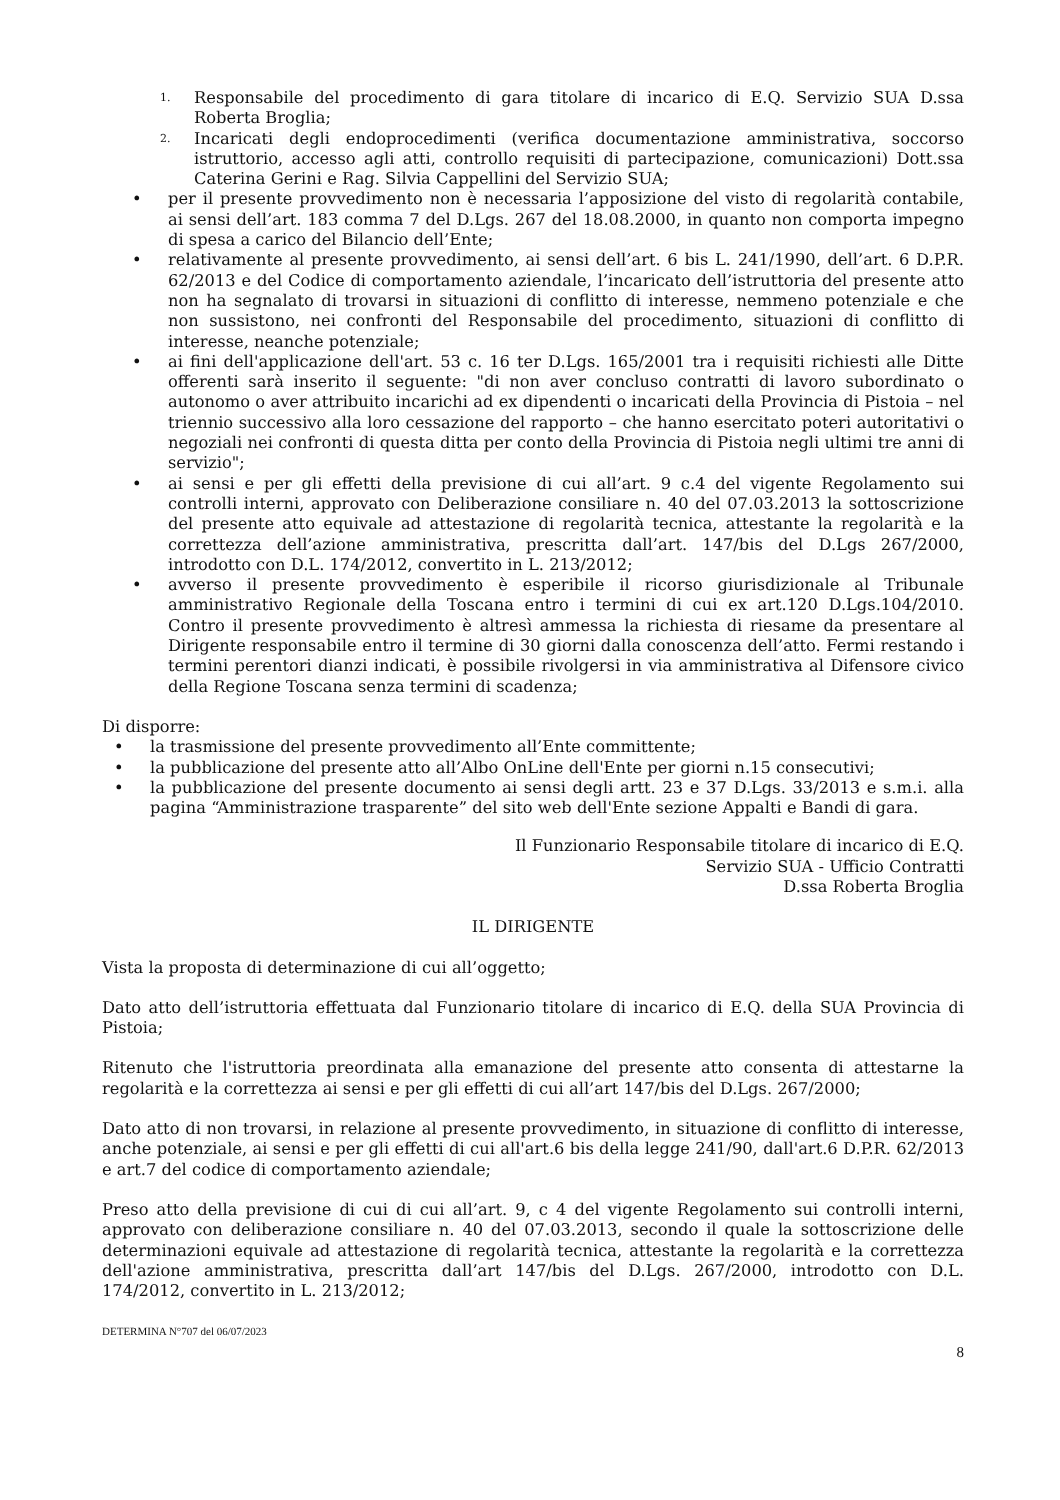1. Responsabile del procedimento di gara titolare di incarico di E.Q. Servizio SUA D.ssa Roberta Broglia;
2. Incaricati degli endoprocedimenti (verifica documentazione amministrativa, soccorso istruttorio, accesso agli atti, controllo requisiti di partecipazione, comunicazioni) Dott.ssa Caterina Gerini e Rag. Silvia Cappellini del Servizio SUA;
• per il presente provvedimento non è necessaria l’apposizione del visto di regolarità contabile, ai sensi dell’art. 183 comma 7 del D.Lgs. 267 del 18.08.2000, in quanto non comporta impegno di spesa a carico del Bilancio dell’Ente;
• relativamente al presente provvedimento, ai sensi dell’art. 6 bis L. 241/1990, dell’art. 6 D.P.R. 62/2013 e del Codice di comportamento aziendale, l’incaricato dell’istruttoria del presente atto non ha segnalato di trovarsi in situazioni di conflitto di interesse, nemmeno potenziale e che non sussistono, nei confronti del Responsabile del procedimento, situazioni di conflitto di interesse, neanche potenziale;
• ai fini dell'applicazione dell'art. 53 c. 16 ter D.Lgs. 165/2001 tra i requisiti richiesti alle Ditte offerenti sarà inserito il seguente: "di non aver concluso contratti di lavoro subordinato o autonomo o aver attribuito incarichi ad ex dipendenti o incaricati della Provincia di Pistoia – nel triennio successivo alla loro cessazione del rapporto – che hanno esercitato poteri autoritativi o negoziali nei confronti di questa ditta per conto della Provincia di Pistoia negli ultimi tre anni di servizio";
• ai sensi e per gli effetti della previsione di cui all’art. 9 c.4 del vigente Regolamento sui controlli interni, approvato con Deliberazione consiliare n. 40 del 07.03.2013 la sottoscrizione del presente atto equivale ad attestazione di regolarità tecnica, attestante la regolarità e la correttezza dell’azione amministrativa, prescritta dall’art. 147/bis del D.Lgs 267/2000, introdotto con D.L. 174/2012, convertito in L. 213/2012;
• avverso il presente provvedimento è esperibile il ricorso giurisdizionale al Tribunale amministrativo Regionale della Toscana entro i termini di cui ex art.120 D.Lgs.104/2010. Contro il presente provvedimento è altresì ammessa la richiesta di riesame da presentare al Dirigente responsabile entro il termine di 30 giorni dalla conoscenza dell’atto. Fermi restando i termini perentori dianzi indicati, è possibile rivolgersi in via amministrativa al Difensore civico della Regione Toscana senza termini di scadenza;
Di disporre:
• la trasmissione del presente provvedimento all’Ente committente;
• la pubblicazione del presente atto all’Albo OnLine dell'Ente per giorni n.15 consecutivi;
• la pubblicazione del presente documento ai sensi degli artt. 23 e 37 D.Lgs. 33/2013 e s.m.i. alla pagina “Amministrazione trasparente” del sito web dell'Ente sezione Appalti e Bandi di gara.
Il Funzionario Responsabile titolare di incarico di E.Q.
Servizio SUA - Ufficio Contratti
D.ssa Roberta Broglia
IL DIRIGENTE
Vista la proposta di determinazione di cui all’oggetto;
Dato atto dell’istruttoria effettuata dal Funzionario titolare di incarico di E.Q. della SUA Provincia di Pistoia;
Ritenuto che l'istruttoria preordinata alla emanazione del presente atto consenta di attestarne la regolarità e la correttezza ai sensi e per gli effetti di cui all’art 147/bis del D.Lgs. 267/2000;
Dato atto di non trovarsi, in relazione al presente provvedimento, in situazione di conflitto di interesse, anche potenziale, ai sensi e per gli effetti di cui all'art.6 bis della legge 241/90, dall'art.6 D.P.R. 62/2013 e art.7 del codice di comportamento aziendale;
Preso atto della previsione di cui di cui all’art. 9, c 4 del vigente Regolamento sui controlli interni, approvato con deliberazione consiliare n. 40 del 07.03.2013, secondo il quale la sottoscrizione delle determinazioni equivale ad attestazione di regolarità tecnica, attestante la regolarità e la correttezza dell'azione amministrativa, prescritta dall’art 147/bis del D.Lgs. 267/2000, introdotto con D.L. 174/2012, convertito in L. 213/2012;
DETERMINA N°707 del 06/07/2023
8